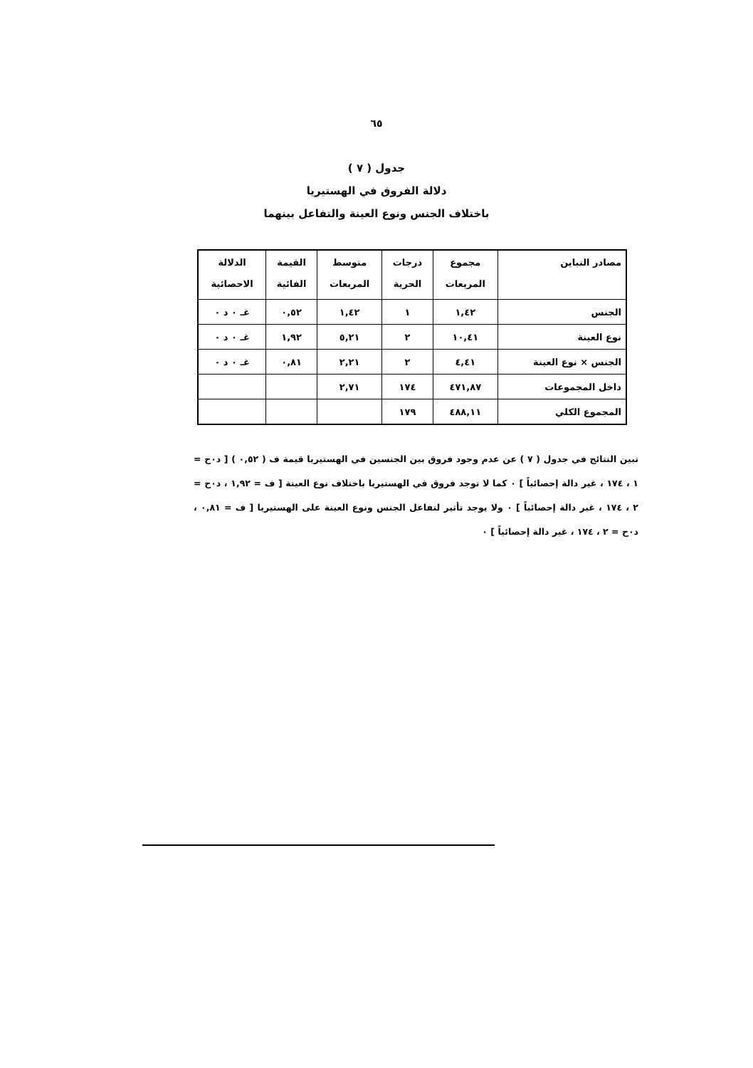٦٥
جدول ( ٧ )
دلالة الفروق في الهستيريا
باختلاف الجنس ونوع العينة والتفاعل بينهما
| مصادر التباين | مجموع المربعات | درجات الحرية | متوسط المربعات | القيمة الفائية | الدلالة الاحصائية |
| --- | --- | --- | --- | --- | --- |
| الجنس | ١,٤٢ | ١ | ١,٤٢ | ٠,٥٢ | غـ ٠ د ٠ |
| نوع العينة | ١٠,٤١ | ٢ | ٥,٢١ | ١,٩٢ | غـ ٠ د ٠ |
| الجنس × نوع العينة | ٤,٤١ | ٢ | ٢,٢١ | ٠,٨١ | غـ ٠ د ٠ |
| داخل المجموعات | ٤٧١,٨٧ | ١٧٤ | ٢,٧١ | | |
| المجموع الكلي | ٤٨٨,١١ | ١٧٩ | | | |
تبين النتائج في جدول ( ٧ ) عن عدم وجود فروق بين الجنسين في الهستيريا قيمة ف ( ٠,٥٢ ) [ د٠ح = ١ ، ١٧٤ ، غير دالة إحصائياً ] ٠ كما لا توجد فروق في الهستيريا باختلاف نوع العينة [ ف = ١,٩٢ ، د٠ح = ٢ ، ١٧٤ ، غير دالة إحصائياً ] ٠ ولا يوجد تأثير لتفاعل الجنس ونوع العينة على الهستيريا [ ف = ٠,٨١ ، د٠ح = ٢ ، ١٧٤ ، غير دالة إحصائياً ] ٠